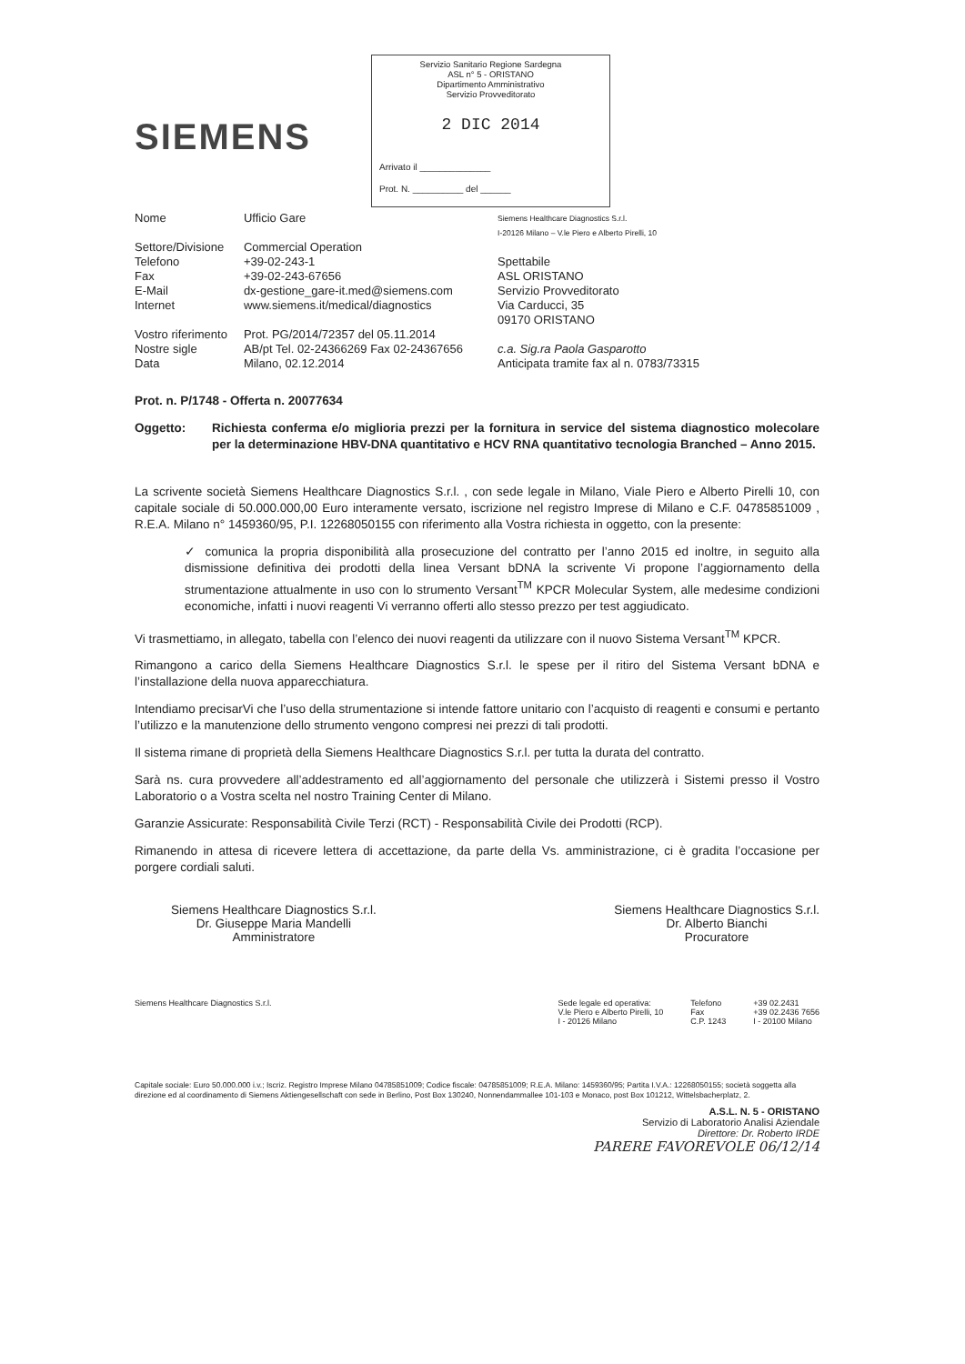SIEMENS
Servizio Sanitario Regione Sardegna
ASL n° 5 - ORISTANO
Dipartimento Amministrativo
Servizio Provveditorato
2 DIC 2014
Arrivato il ______________
Prot. N. __________ del ______
| Nome | Ufficio Gare |
| Settore/Divisione | Commercial Operation |
| Telefono | +39-02-243-1 |
| Fax | +39-02-243-67656 |
| E-Mail | dx-gestione_gare-it.med@siemens.com |
| Internet | www.siemens.it/medical/diagnostics |
| Vostro riferimento | Prot. PG/2014/72357 del 05.11.2014 |
| Nostre sigle | AB/pt Tel. 02-24366269 Fax 02-24367656 |
| Data | Milano, 02.12.2014 |
Siemens Healthcare Diagnostics S.r.l.
I-20126 Milano – V.le Piero e Alberto Pirelli, 10
Spettabile
ASL ORISTANO
Servizio Provveditorato
Via Carducci, 35
09170 ORISTANO
c.a. Sig.ra Paola Gasparotto
Anticipata tramite fax al n. 0783/73315
Prot. n. P/1748 - Offerta n. 20077634
Oggetto: Richiesta conferma e/o miglioria prezzi per la fornitura in service del sistema diagnostico molecolare per la determinazione HBV-DNA quantitativo e HCV RNA quantitativo tecnologia Branched – Anno 2015.
La scrivente società Siemens Healthcare Diagnostics S.r.l. , con sede legale in Milano, Viale Piero e Alberto Pirelli 10, con capitale sociale di 50.000.000,00 Euro interamente versato, iscrizione nel registro Imprese di Milano e C.F. 04785851009 , R.E.A. Milano n° 1459360/95, P.I. 12268050155 con riferimento alla Vostra richiesta in oggetto, con la presente:
✓ comunica la propria disponibilità alla prosecuzione del contratto per l’anno 2015 ed inoltre, in seguito alla dismissione definitiva dei prodotti della linea Versant bDNA la scrivente Vi propone l’aggiornamento della strumentazione attualmente in uso con lo strumento Versant<sup>TM</sup> KPCR Molecular System, alle medesime condizioni economiche, infatti i nuovi reagenti Vi verranno offerti allo stesso prezzo per test aggiudicato.
Vi trasmettiamo, in allegato, tabella con l’elenco dei nuovi reagenti da utilizzare con il nuovo Sistema Versant<sup>TM</sup> KPCR.
Rimangono a carico della Siemens Healthcare Diagnostics S.r.l. le spese per il ritiro del Sistema Versant bDNA e l’installazione della nuova apparecchiatura.
Intendiamo precisarVi che l’uso della strumentazione si intende fattore unitario con l’acquisto di reagenti e consumi e pertanto l’utilizzo e la manutenzione dello strumento vengono compresi nei prezzi di tali prodotti.
Il sistema rimane di proprietà della Siemens Healthcare Diagnostics S.r.l. per tutta la durata del contratto.
Sarà ns. cura provvedere all’addestramento ed all’aggiornamento del personale che utilizzerà i Sistemi presso il Vostro Laboratorio o a Vostra scelta nel nostro Training Center di Milano.
Garanzie Assicurate: Responsabilità Civile Terzi (RCT) - Responsabilità Civile dei Prodotti (RCP).
Rimanendo in attesa di ricevere lettera di accettazione, da parte della Vs. amministrazione, ci è gradita l’occasione per porgere cordiali saluti.
Siemens Healthcare Diagnostics S.r.l.
Dr. Giuseppe Maria Mandelli
Amministratore
Siemens Healthcare Diagnostics S.r.l.
Dr. Alberto Bianchi
Procuratore
Siemens Healthcare Diagnostics S.r.l.
Sede legale ed operativa:
V.le Piero e Alberto Pirelli, 10
I - 20126 Milano
Telefono
Fax
C.P. 1243
+39 02.2431
+39 02.2436 7656
I - 20100 Milano
Capitale sociale: Euro 50.000.000 i.v.; Iscriz. Registro Imprese Milano 04785851009; Codice fiscale: 04785851009; R.E.A. Milano: 1459360/95; Partita I.V.A.: 12268050155; società soggetta alla direzione ed al coordinamento di Siemens Aktiengesellschaft con sede in Berlino, Post Box 130240, Nonnendammallee 101-103 e Monaco, post Box 101212, Wittelsbacherplatz, 2.
A.S.L. N. 5 - ORISTANO
Servizio di Laboratorio Analisi Aziendale
Direttore: Dr. Roberto IRDE
PARERE FAVOREVOLE 06/12/14